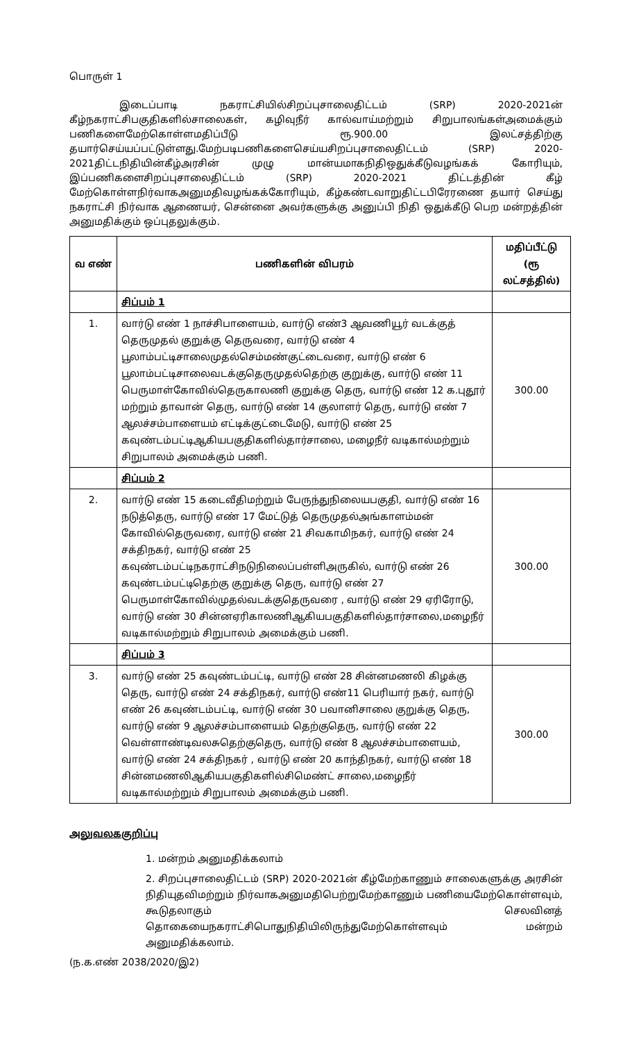பொருள் 1
இடைப்பாடி நகராட்சியில்சிறப்புசாலைதிட்டம் (SRP) 2020-2021ன் கீழ்நகராட்சிபகுதிகளில்சாலைகள், கழிவுநீர் கால்வாய்மற்றும் சிறுபாலங்கள்அமைக்கும் பணிகளைமேற்கொள்ளமதிப்பீடு ரூ.900.00 இலட்சத்திற்கு தயார்செய்யப்பட்டுள்ளது.மேற்படிபணிகளைசெய்யசிறப்புசாலைதிட்டம் (SRP) 2020-2021திட்டநிதியின்கீழ்அரசின் முழு மான்யமாகநிதிஒதுக்கீடுவழங்கக் கோரியும், இப்பணிகளைசிறப்புசாலைதிட்டம் (SRP) 2020-2021 திட்டத்தின் கீழ் மேற்கொள்ளநிர்வாகஅனுமதிவழங்கக்கோரியும், கீழ்கண்டவாறுதிட்டபிரேரணை தயார் செய்து நகராட்சி நிர்வாக ஆணையர், சென்னை அவர்களுக்கு அனுப்பி நிதி ஒதுக்கீடு பெற மன்றத்தின் அனுமதிக்கும் ஒப்புதலுக்கும்.
| வ எண் | பணிகளின் விபரம் | மதிப்பீட்டு (ரூ லட்சத்தில்) |
| --- | --- | --- |
| | சிப்பம் 1 | |
| 1. | வார்டு எண் 1 நாச்சிபாளையம், வார்டு எண்3 ஆவணியூர் வடக்குத் தெருமுதல் குறுக்கு தெருவரை, வார்டு எண் 4 பூலாம்பட்டிசாலைமுதல்செம்மண்குட்டைவரை, வார்டு எண் 6 பூலாம்பட்டிசாலைவடக்குதெருமுதல்தெற்கு குறுக்கு, வார்டு எண் 11 பெருமாள்கோவில்தெருகாலணி குறுக்கு தெரு, வார்டு எண் 12 க.புதூர் மற்றும் தாவான் தெரு, வார்டு எண் 14 குலாளர் தெரு, வார்டு எண் 7 ஆலச்சம்பாளையம் எட்டிக்குட்டைமேடு, வார்டு எண் 25 கவுண்டம்பட்டிஆகியபகுதிகளில்தார்சாலை, மழைநீர் வடிகால்மற்றும் சிறுபாலம் அமைக்கும் பணி. | 300.00 |
| | சிப்பம் 2 | |
| 2. | வார்டு எண் 15 கடைவீதிமற்றும் பேருந்துநிலையபகுதி, வார்டு எண் 16 நடுத்தெரு, வார்டு எண் 17 மேட்டுத் தெருமுதல்அங்காளம்மன் கோவில்தெருவரை, வார்டு எண் 21 சிவகாமிநகர், வார்டு எண் 24 சக்திநகர், வார்டு எண் 25 கவுண்டம்பட்டிநகராட்சிநடுநிலைப்பள்ளிஅருகில், வார்டு எண் 26 கவுண்டம்பட்டிதெற்கு குறுக்கு தெரு, வார்டு எண் 27 பெருமாள்கோவில்முதல்வடக்குதெருவரை , வார்டு எண் 29 ஏரிரோடு, வார்டு எண் 30 சின்னஏரிகாலணிஆகியபகுதிகளில்தார்சாலை,மழைநீர் வடிகால்மற்றும் சிறுபாலம் அமைக்கும் பணி. | 300.00 |
| | சிப்பம் 3 | |
| 3. | வார்டு எண் 25 கவுண்டம்பட்டி, வார்டு எண் 28 சின்னமணலி கிழக்கு தெரு, வார்டு எண் 24 சக்திநகர், வார்டு எண்11 பெரியார் நகர், வார்டு எண் 26 கவுண்டம்பட்டி, வார்டு எண் 30 பவானிசாலை குறுக்கு தெரு, வார்டு எண் 9 ஆலச்சம்பாளையம் தெற்குதெரு, வார்டு எண் 22 வெள்ளாண்டிவலசுதெற்குதெரு, வார்டு எண் 8 ஆலச்சம்பாளையம், வார்டு எண் 24 சக்திநகர் , வார்டு எண் 20 காந்திநகர், வார்டு எண் 18 சின்னமணலிஆகியபகுதிகளில்சிமெண்ட் சாலை,மழைநீர் வடிகால்மற்றும் சிறுபாலம் அமைக்கும் பணி. | 300.00 |
அலுவலககுறிப்பு
1. மன்றம் அனுமதிக்கலாம்
2. சிறப்புசாலைதிட்டம் (SRP) 2020-2021ன் கீழ்மேற்காணும் சாலைகளுக்கு அரசின் நிதியுதவிமற்றும் நிர்வாகஅனுமதிபெற்றுமேற்காணும் பணியைமேற்கொள்ளவும், கூடுதலாகும் செலவினத் தொகையைநகராட்சிபொதுநிதியிலிருந்துமேற்கொள்ளவும் மன்றம் அனுமதிக்கலாம்.
(ந.க.எண் 2038/2020/இ2)